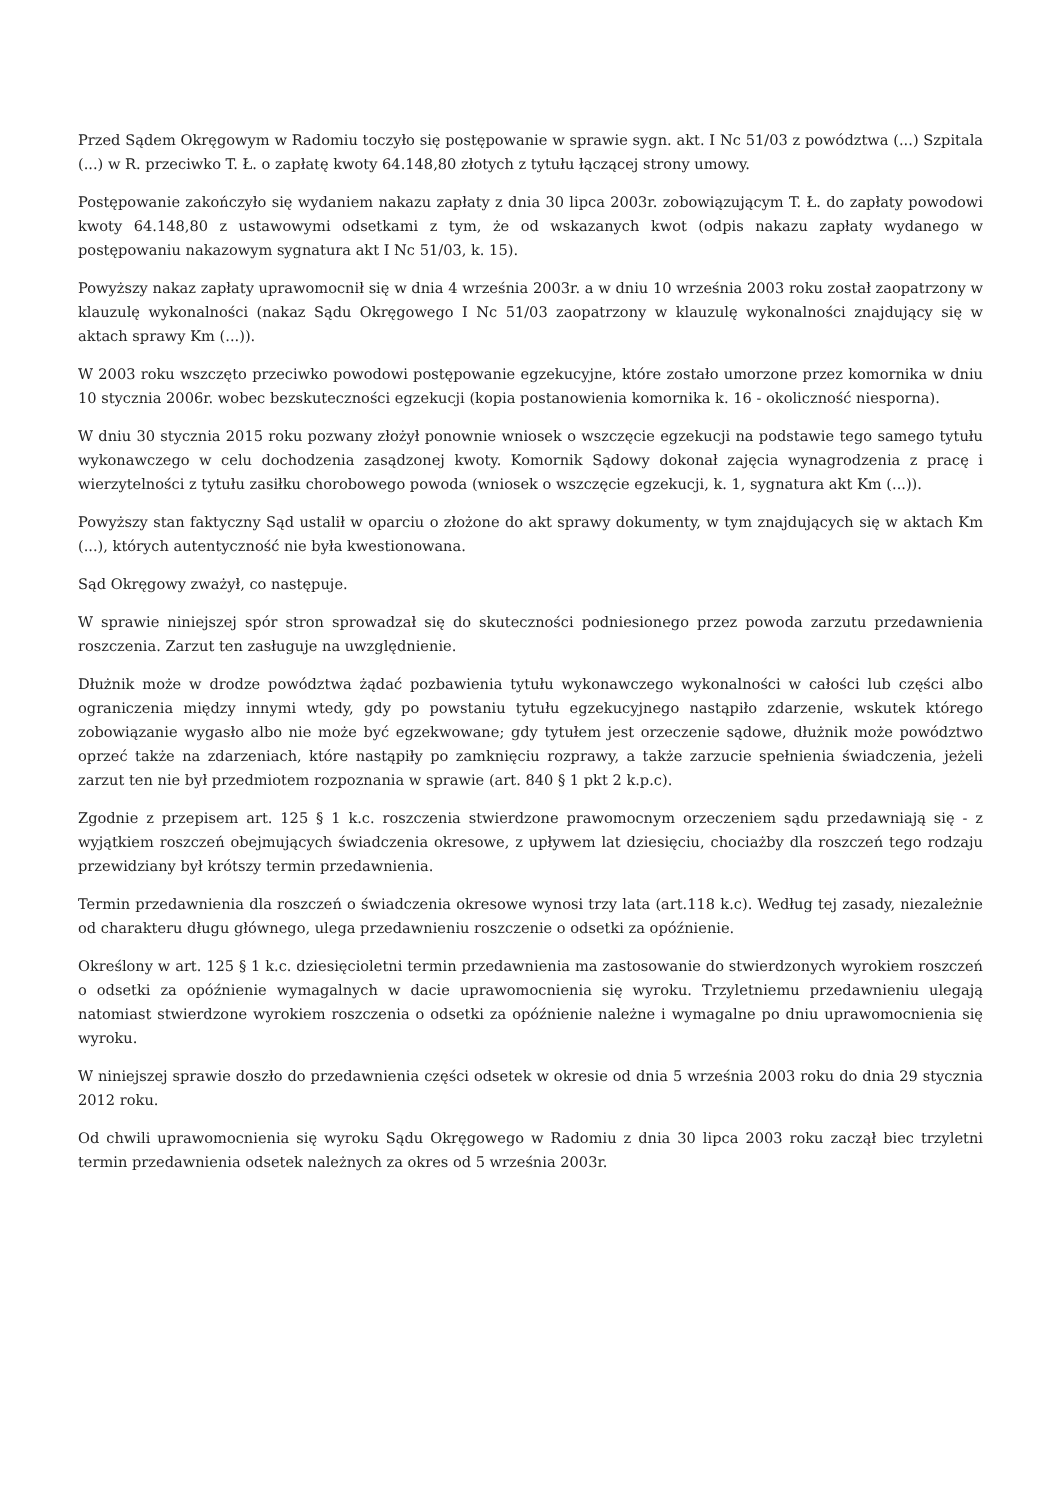Przed Sądem Okręgowym w Radomiu toczyło się postępowanie w sprawie sygn. akt. I Nc 51/03 z powództwa (...) Szpitala (...) w R. przeciwko T. Ł. o zapłatę kwoty 64.148,80 złotych z tytułu łączącej strony umowy.
Postępowanie zakończyło się wydaniem nakazu zapłaty z dnia 30 lipca 2003r. zobowiązującym T. Ł. do zapłaty powodowi kwoty 64.148,80 z ustawowymi odsetkami z tym, że od wskazanych kwot (odpis nakazu zapłaty wydanego w postępowaniu nakazowym sygnatura akt I Nc 51/03, k. 15).
Powyższy nakaz zapłaty uprawomocnił się w dnia 4 września 2003r. a w dniu 10 września 2003 roku został zaopatrzony w klauzulę wykonalności (nakaz Sądu Okręgowego I Nc 51/03 zaopatrzony w klauzulę wykonalności znajdujący się w aktach sprawy Km (...)).
W 2003 roku wszczęto przeciwko powodowi postępowanie egzekucyjne, które zostało umorzone przez komornika w dniu 10 stycznia 2006r. wobec bezskuteczności egzekucji (kopia postanowienia komornika k. 16 - okoliczność niesporna).
W dniu 30 stycznia 2015 roku pozwany złożył ponownie wniosek o wszczęcie egzekucji na podstawie tego samego tytułu wykonawczego w celu dochodzenia zasądzonej kwoty. Komornik Sądowy dokonał zajęcia wynagrodzenia z pracę i wierzytelności z tytułu zasiłku chorobowego powoda (wniosek o wszczęcie egzekucji, k. 1, sygnatura akt Km (...)).
Powyższy stan faktyczny Sąd ustalił w oparciu o złożone do akt sprawy dokumenty, w tym znajdujących się w aktach Km (...), których autentyczność nie była kwestionowana.
Sąd Okręgowy zważył, co następuje.
W sprawie niniejszej spór stron sprowadzał się do skuteczności podniesionego przez powoda zarzutu przedawnienia roszczenia. Zarzut ten zasługuje na uwzględnienie.
Dłużnik może w drodze powództwa żądać pozbawienia tytułu wykonawczego wykonalności w całości lub części albo ograniczenia między innymi wtedy, gdy po powstaniu tytułu egzekucyjnego nastąpiło zdarzenie, wskutek którego zobowiązanie wygasło albo nie może być egzekwowane; gdy tytułem jest orzeczenie sądowe, dłużnik może powództwo oprzeć także na zdarzeniach, które nastąpiły po zamknięciu rozprawy, a także zarzucie spełnienia świadczenia, jeżeli zarzut ten nie był przedmiotem rozpoznania w sprawie (art. 840 § 1 pkt 2 k.p.c).
Zgodnie z przepisem art. 125 § 1 k.c. roszczenia stwierdzone prawomocnym orzeczeniem sądu przedawniają się - z wyjątkiem roszczeń obejmujących świadczenia okresowe, z upływem lat dziesięciu, chociażby dla roszczeń tego rodzaju przewidziany był krótszy termin przedawnienia.
Termin przedawnienia dla roszczeń o świadczenia okresowe wynosi trzy lata (art.118 k.c). Według tej zasady, niezależnie od charakteru długu głównego, ulega przedawnieniu roszczenie o odsetki za opóźnienie.
Określony w art. 125 § 1 k.c. dziesięcioletni termin przedawnienia ma zastosowanie do stwierdzonych wyrokiem roszczeń o odsetki za opóźnienie wymagalnych w dacie uprawomocnienia się wyroku. Trzyletniemu przedawnieniu ulegają natomiast stwierdzone wyrokiem roszczenia o odsetki za opóźnienie należne i wymagalne po dniu uprawomocnienia się wyroku.
W niniejszej sprawie doszło do przedawnienia części odsetek w okresie od dnia 5 września 2003 roku do dnia 29 stycznia 2012 roku.
Od chwili uprawomocnienia się wyroku Sądu Okręgowego w Radomiu z dnia 30 lipca 2003 roku zaczął biec trzyletni termin przedawnienia odsetek należnych za okres od 5 września 2003r.